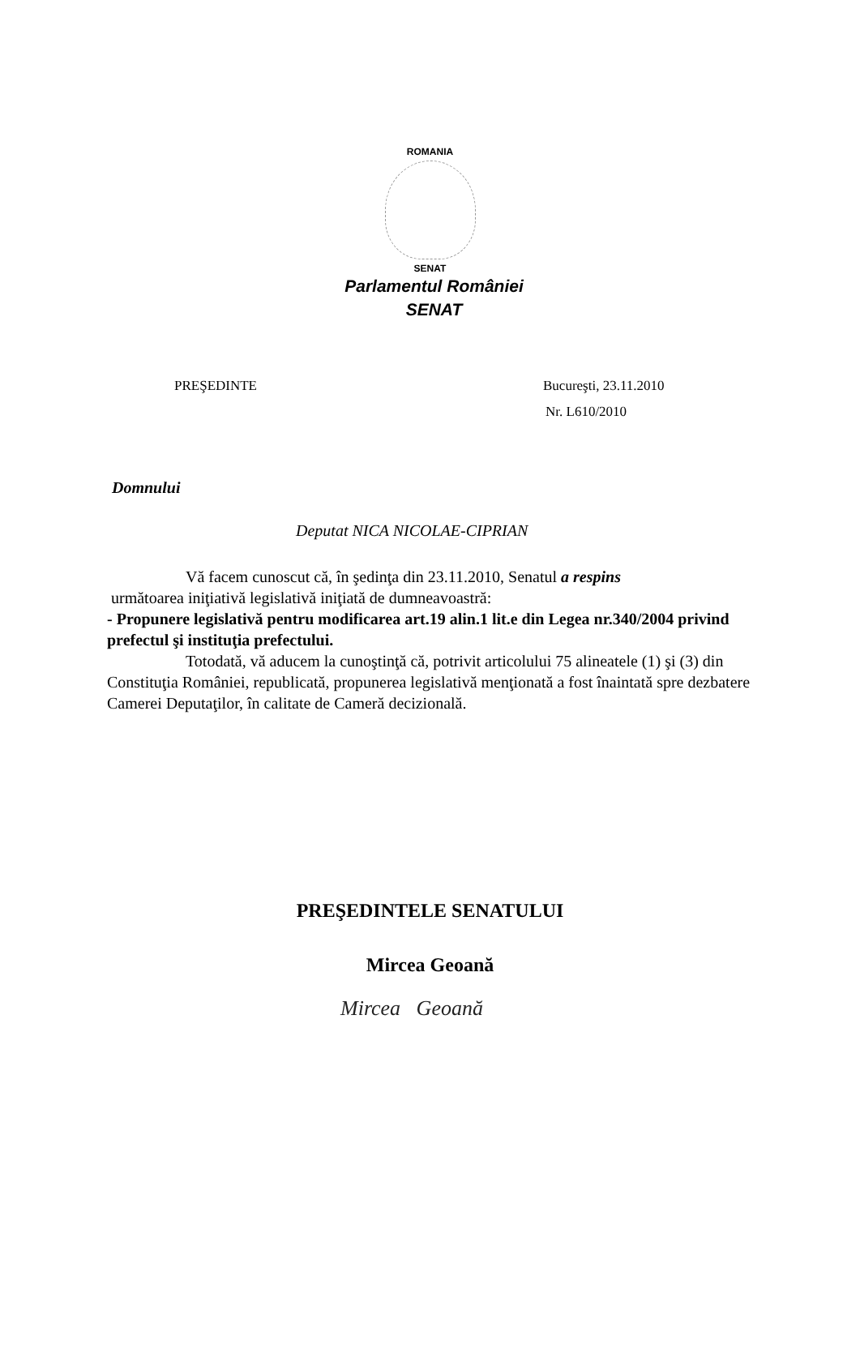ROMANIA
SENAT
Parlamentul României
SENAT
PREŞEDINTE Bucureşti, 23.11.2010
Nr. L610/2010
Domnului
Deputat NICA NICOLAE-CIPRIAN
Vă facem cunoscut că, în şedinţa din 23.11.2010, Senatul a respins
următoarea iniţiativă legislativă iniţiată de dumneavoastră:
- Propunere legislativă pentru modificarea art.19 alin.1 lit.e din Legea nr.340/2004 privind prefectul şi instituţia prefectului.
Totodată, vă aducem la cunoştinţă că, potrivit articolului 75 alineatele (1) şi (3) din Constituţia României, republicată, propunerea legislativă menţionată a fost înaintată spre dezbatere Camerei Deputaţilor, în calitate de Cameră decizională.
PREŞEDINTELE SENATULUI
Mircea Geoană
Mircea Geoană